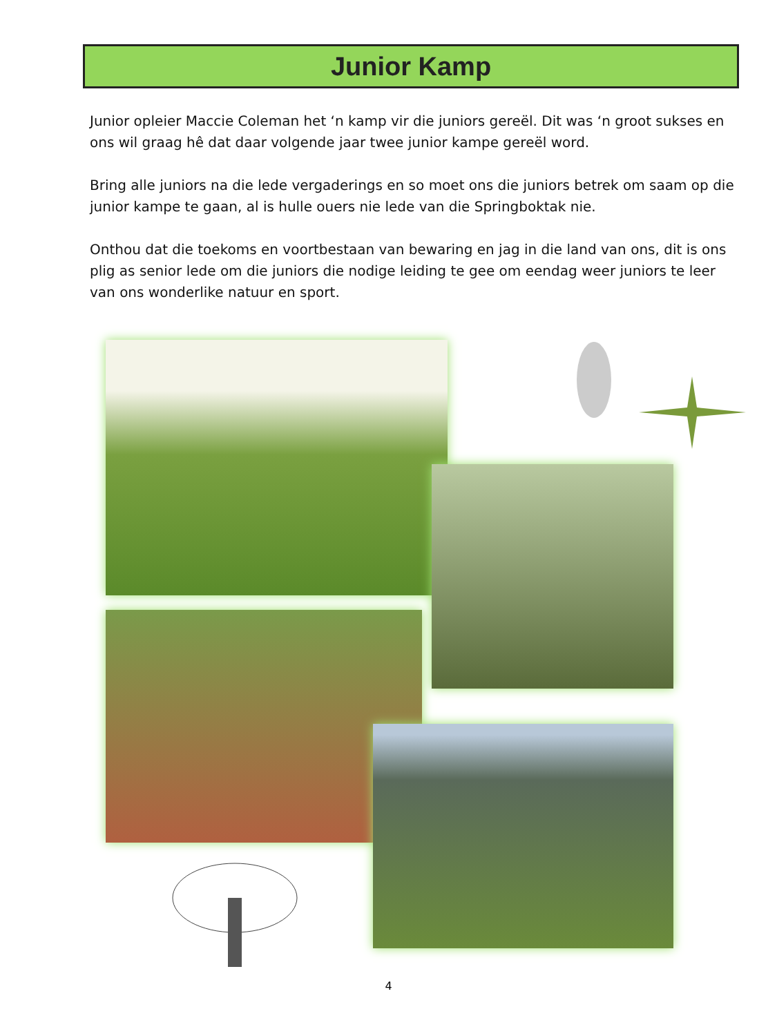Junior Kamp
Junior opleier Maccie Coleman het ‘n kamp vir die juniors gereël. Dit was ‘n groot sukses en ons wil graag hê dat daar volgende jaar twee junior kampe gereël word.
Bring alle juniors na die lede vergaderings en so moet ons die juniors betrek om saam op die junior kampe te gaan, al is hulle ouers nie lede van die Springboktak nie.
Onthou dat die toekoms en voortbestaan van bewaring en jag in die land van ons, dit is ons plig as senior lede om die juniors die nodige leiding te gee om eendag weer juniors te leer van ons wonderlike natuur en sport.
4